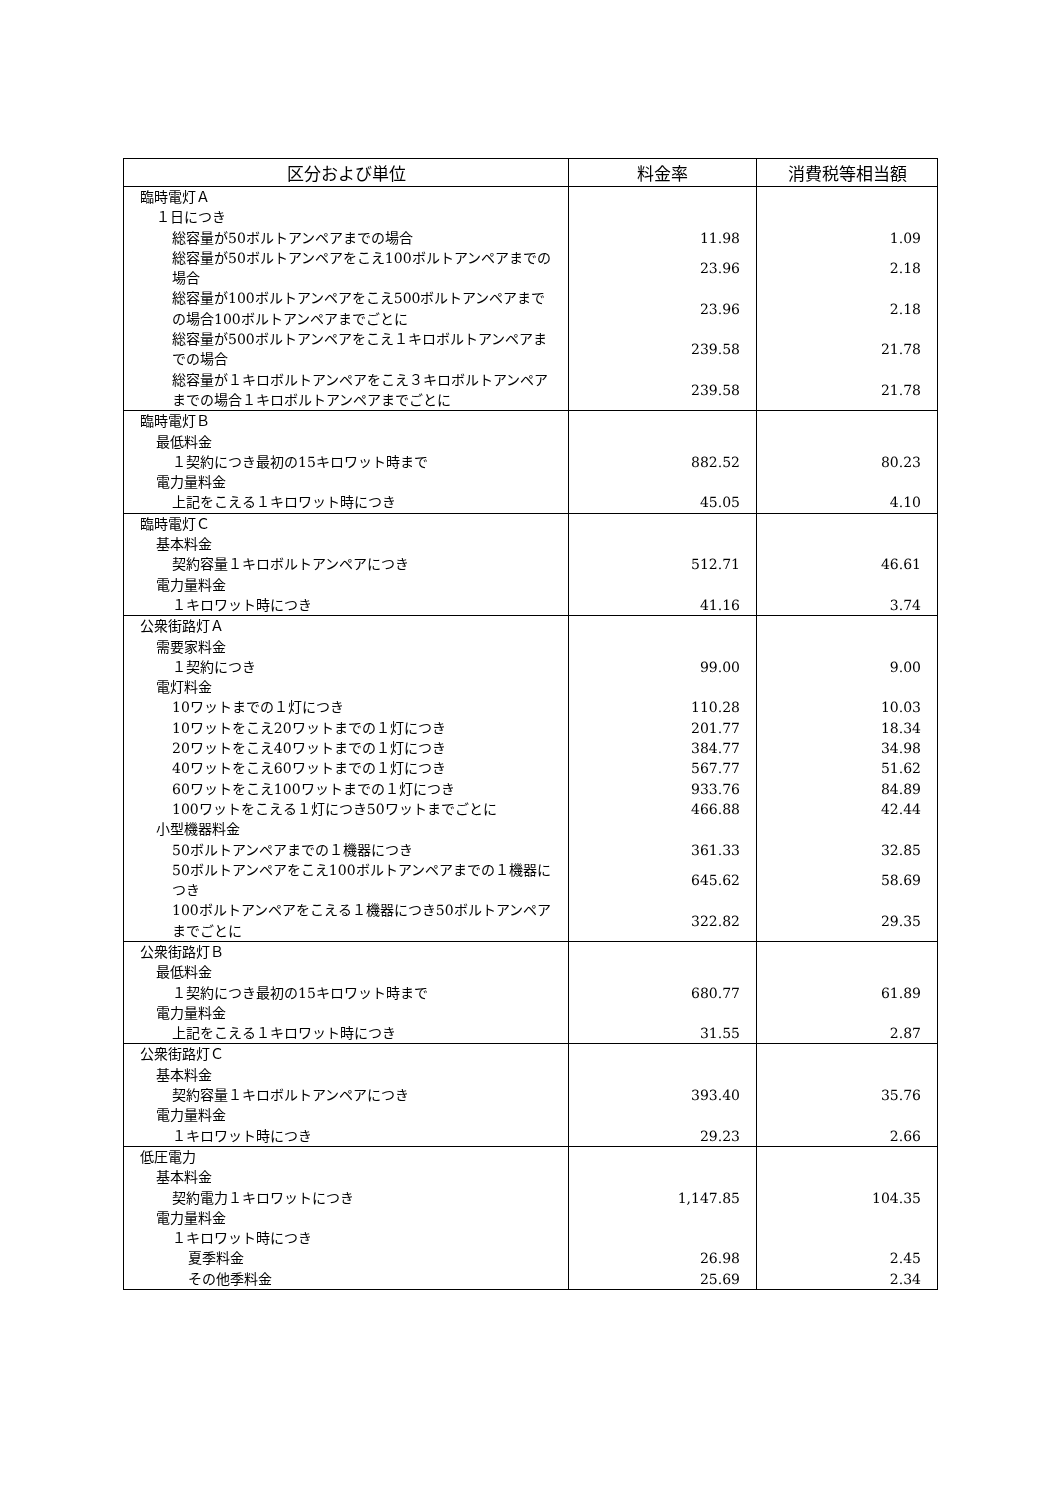| 区分および単位 | 料金率 | 消費税等相当額 |
| --- | --- | --- |
| 臨時電灯Ａ | | |
| １日につき | | |
| 総容量が50ボルトアンペアまでの場合 | 11.98 | 1.09 |
| 総容量が50ボルトアンペアをこえ100ボルトアンペアまでの場合 | 23.96 | 2.18 |
| 総容量が100ボルトアンペアをこえ500ボルトアンペアまでの場合100ボルトアンペアまでごとに | 23.96 | 2.18 |
| 総容量が500ボルトアンペアをこえ１キロボルトアンペアまでの場合 | 239.58 | 21.78 |
| 総容量が１キロボルトアンペアをこえ３キロボルトアンペアまでの場合１キロボルトアンペアまでごとに | 239.58 | 21.78 |
| 臨時電灯Ｂ | | |
| 最低料金 | | |
| １契約につき最初の15キロワット時まで | 882.52 | 80.23 |
| 電力量料金 | | |
| 上記をこえる１キロワット時につき | 45.05 | 4.10 |
| 臨時電灯Ｃ | | |
| 基本料金 | | |
| 契約容量１キロボルトアンペアにつき | 512.71 | 46.61 |
| 電力量料金 | | |
| １キロワット時につき | 41.16 | 3.74 |
| 公衆街路灯Ａ | | |
| 需要家料金 | | |
| １契約につき | 99.00 | 9.00 |
| 電灯料金 | | |
| 10ワットまでの１灯につき | 110.28 | 10.03 |
| 10ワットをこえ20ワットまでの１灯につき | 201.77 | 18.34 |
| 20ワットをこえ40ワットまでの１灯につき | 384.77 | 34.98 |
| 40ワットをこえ60ワットまでの１灯につき | 567.77 | 51.62 |
| 60ワットをこえ100ワットまでの１灯につき | 933.76 | 84.89 |
| 100ワットをこえる１灯につき50ワットまでごとに | 466.88 | 42.44 |
| 小型機器料金 | | |
| 50ボルトアンペアまでの１機器につき | 361.33 | 32.85 |
| 50ボルトアンペアをこえ100ボルトアンペアまでの１機器につき | 645.62 | 58.69 |
| 100ボルトアンペアをこえる１機器につき50ボルトアンペアまでごとに | 322.82 | 29.35 |
| 公衆街路灯Ｂ | | |
| 最低料金 | | |
| １契約につき最初の15キロワット時まで | 680.77 | 61.89 |
| 電力量料金 | | |
| 上記をこえる１キロワット時につき | 31.55 | 2.87 |
| 公衆街路灯Ｃ | | |
| 基本料金 | | |
| 契約容量１キロボルトアンペアにつき | 393.40 | 35.76 |
| 電力量料金 | | |
| １キロワット時につき | 29.23 | 2.66 |
| 低圧電力 | | |
| 基本料金 | | |
| 契約電力１キロワットにつき | 1,147.85 | 104.35 |
| 電力量料金 | | |
| １キロワット時につき | | |
| 夏季料金 | 26.98 | 2.45 |
| その他季料金 | 25.69 | 2.34 |